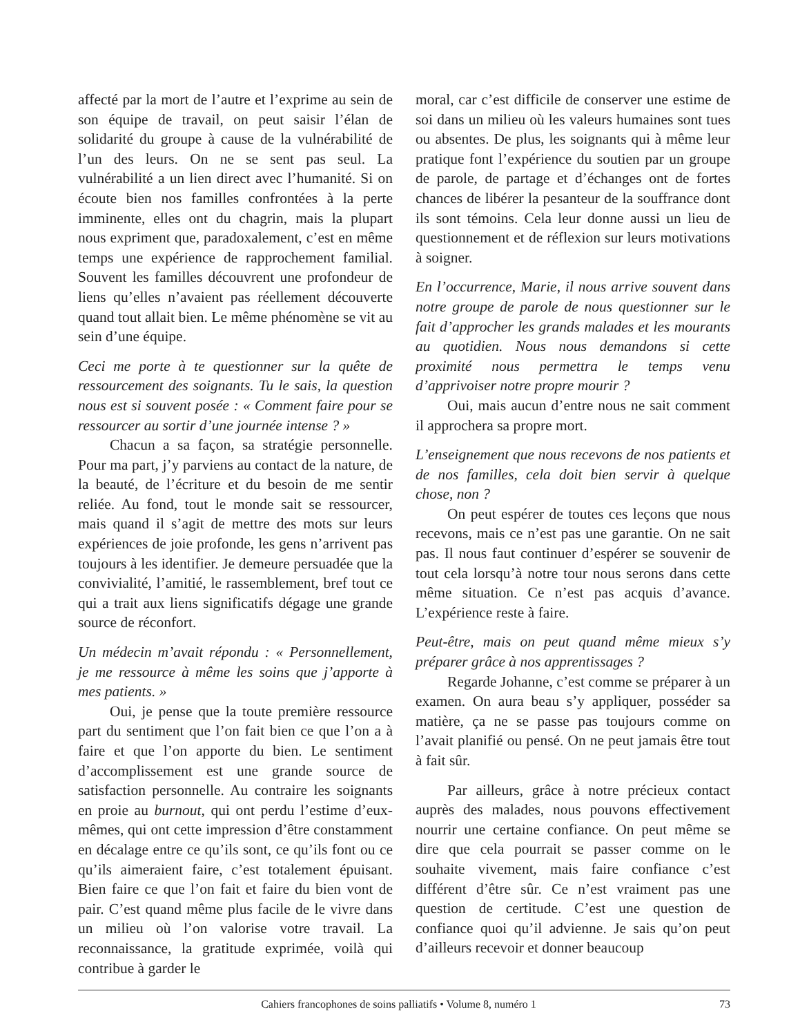affecté par la mort de l’autre et l’exprime au sein de son équipe de travail, on peut saisir l’élan de solidarité du groupe à cause de la vulnérabilité de l’un des leurs. On ne se sent pas seul. La vulnérabilité a un lien direct avec l’humanité. Si on écoute bien nos familles confrontées à la perte imminente, elles ont du chagrin, mais la plupart nous expriment que, paradoxalement, c’est en même temps une expérience de rapprochement familial. Souvent les familles découvrent une profondeur de liens qu’elles n’avaient pas réellement découverte quand tout allait bien. Le même phénomène se vit au sein d’une équipe.
Ceci me porte à te questionner sur la quête de ressourcement des soignants. Tu le sais, la question nous est si souvent posée : « Comment faire pour se ressourcer au sortir d’une journée intense ? »
Chacun a sa façon, sa stratégie personnelle. Pour ma part, j’y parviens au contact de la nature, de la beauté, de l’écriture et du besoin de me sentir reliée. Au fond, tout le monde sait se ressourcer, mais quand il s’agit de mettre des mots sur leurs expériences de joie profonde, les gens n’arrivent pas toujours à les identifier. Je demeure persuadée que la convivialité, l’amitié, le rassemblement, bref tout ce qui a trait aux liens significatifs dégage une grande source de réconfort.
Un médecin m’avait répondu : « Personnellement, je me ressource à même les soins que j’apporte à mes patients. »
Oui, je pense que la toute première ressource part du sentiment que l’on fait bien ce que l’on a à faire et que l’on apporte du bien. Le sentiment d’accomplissement est une grande source de satisfaction personnelle. Au contraire les soignants en proie au burnout, qui ont perdu l’estime d’eux-mêmes, qui ont cette impression d’être constamment en décalage entre ce qu’ils sont, ce qu’ils font ou ce qu’ils aimeraient faire, c’est totalement épuisant. Bien faire ce que l’on fait et faire du bien vont de pair. C’est quand même plus facile de le vivre dans un milieu où l’on valorise votre travail. La reconnaissance, la gratitude exprimée, voilà qui contribue à garder le
moral, car c’est difficile de conserver une estime de soi dans un milieu où les valeurs humaines sont tues ou absentes. De plus, les soignants qui à même leur pratique font l’expérience du soutien par un groupe de parole, de partage et d’échanges ont de fortes chances de libérer la pesanteur de la souffrance dont ils sont témoins. Cela leur donne aussi un lieu de questionnement et de réflexion sur leurs motivations à soigner.
En l’occurrence, Marie, il nous arrive souvent dans notre groupe de parole de nous questionner sur le fait d’approcher les grands malades et les mourants au quotidien. Nous nous demandons si cette proximité nous permettra le temps venu d’apprivoiser notre propre mourir ?
Oui, mais aucun d’entre nous ne sait comment il approchera sa propre mort.
L’enseignement que nous recevons de nos patients et de nos familles, cela doit bien servir à quelque chose, non ?
On peut espérer de toutes ces leçons que nous recevons, mais ce n’est pas une garantie. On ne sait pas. Il nous faut continuer d’espérer se souvenir de tout cela lorsqu’à notre tour nous serons dans cette même situation. Ce n’est pas acquis d’avance. L’expérience reste à faire.
Peut-être, mais on peut quand même mieux s’y préparer grâce à nos apprentissages ?
Regarde Johanne, c’est comme se préparer à un examen. On aura beau s’y appliquer, posséder sa matière, ça ne se passe pas toujours comme on l’avait planifié ou pensé. On ne peut jamais être tout à fait sûr.
Par ailleurs, grâce à notre précieux contact auprès des malades, nous pouvons effectivement nourrir une certaine confiance. On peut même se dire que cela pourrait se passer comme on le souhaite vivement, mais faire confiance c’est différent d’être sûr. Ce n’est vraiment pas une question de certitude. C’est une question de confiance quoi qu’il advienne. Je sais qu’on peut d’ailleurs recevoir et donner beaucoup
Cahiers francophones de soins palliatifs • Volume 8, numéro 1 73